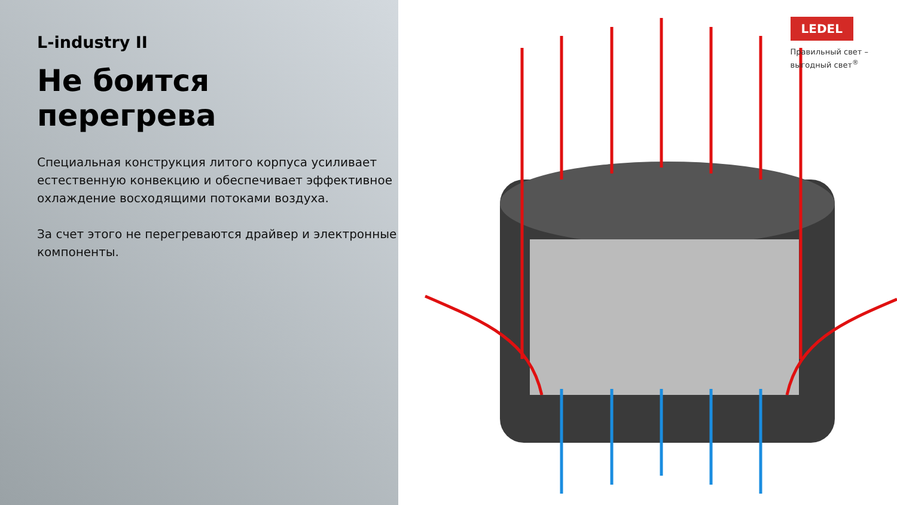L-industry II
Не боится перегрева
Специальная конструкция литого корпуса усиливает естественную конвекцию и обеспечивает эффективное охлаждение восходящими потоками воздуха.
За счет этого не перегреваются драйвер и электронные компоненты.
LEDEL
Правильный свет –
выгодный свет<sup>®</sup>